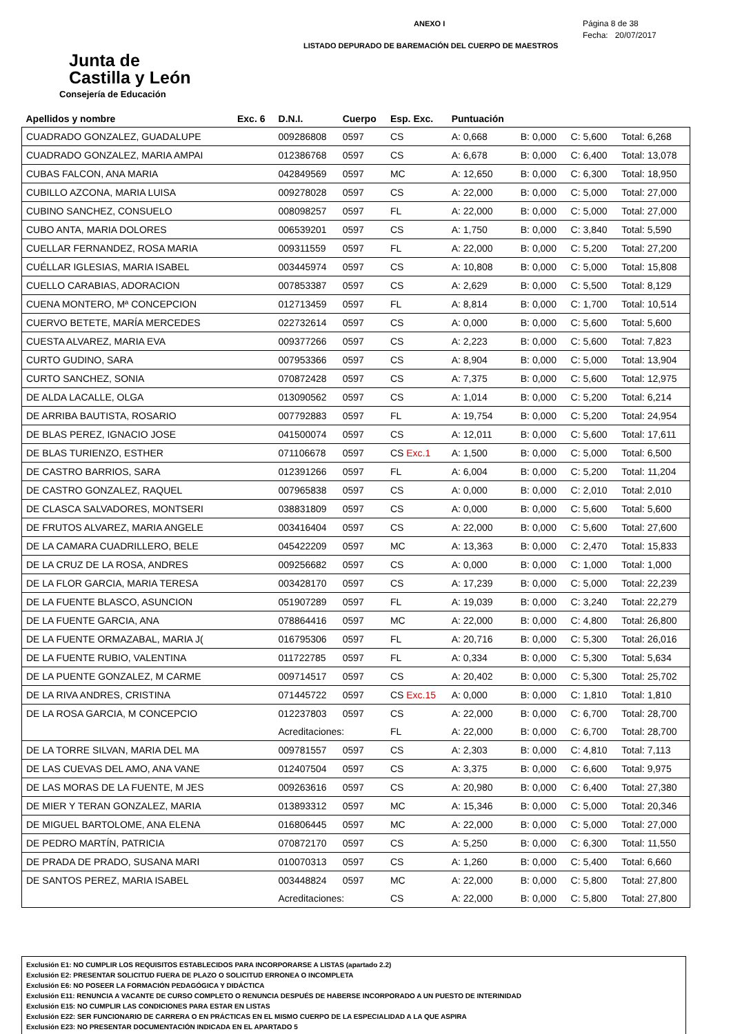Junta de
Castilla y León
Consejería de Educación
ANEXO I
LISTADO DEPURADO DE BAREMACIÓN DEL CUERPO DE MAESTROS
Página 8 de 38
Fecha: 20/07/2017
| Apellidos y nombre | Exc. 6 | D.N.I. | Cuerpo | Esp. Exc. | Puntuación | | | |
| --- | --- | --- | --- | --- | --- | --- | --- | --- |
| CUADRADO GONZALEZ, GUADALUPE | | 009286808 | 0597 | CS | A: 0,668 | B: 0,000 | C: 5,600 | Total: 6,268 |
| CUADRADO GONZALEZ, MARIA AMPAI | | 012386768 | 0597 | CS | A: 6,678 | B: 0,000 | C: 6,400 | Total: 13,078 |
| CUBAS FALCON, ANA MARIA | | 042849569 | 0597 | MC | A: 12,650 | B: 0,000 | C: 6,300 | Total: 18,950 |
| CUBILLO AZCONA, MARIA LUISA | | 009278028 | 0597 | CS | A: 22,000 | B: 0,000 | C: 5,000 | Total: 27,000 |
| CUBINO SANCHEZ, CONSUELO | | 008098257 | 0597 | FL | A: 22,000 | B: 0,000 | C: 5,000 | Total: 27,000 |
| CUBO ANTA, MARIA DOLORES | | 006539201 | 0597 | CS | A: 1,750 | B: 0,000 | C: 3,840 | Total: 5,590 |
| CUELLAR FERNANDEZ, ROSA MARIA | | 009311559 | 0597 | FL | A: 22,000 | B: 0,000 | C: 5,200 | Total: 27,200 |
| CUÉLLAR IGLESIAS, MARIA ISABEL | | 003445974 | 0597 | CS | A: 10,808 | B: 0,000 | C: 5,000 | Total: 15,808 |
| CUELLO CARABIAS, ADORACION | | 007853387 | 0597 | CS | A: 2,629 | B: 0,000 | C: 5,500 | Total: 8,129 |
| CUENA MONTERO, Mª CONCEPCION | | 012713459 | 0597 | FL | A: 8,814 | B: 0,000 | C: 1,700 | Total: 10,514 |
| CUERVO BETETE, MARÍA MERCEDES | | 022732614 | 0597 | CS | A: 0,000 | B: 0,000 | C: 5,600 | Total: 5,600 |
| CUESTA ALVAREZ, MARIA EVA | | 009377266 | 0597 | CS | A: 2,223 | B: 0,000 | C: 5,600 | Total: 7,823 |
| CURTO GUDINO, SARA | | 007953366 | 0597 | CS | A: 8,904 | B: 0,000 | C: 5,000 | Total: 13,904 |
| CURTO SANCHEZ, SONIA | | 070872428 | 0597 | CS | A: 7,375 | B: 0,000 | C: 5,600 | Total: 12,975 |
| DE ALDA LACALLE, OLGA | | 013090562 | 0597 | CS | A: 1,014 | B: 0,000 | C: 5,200 | Total: 6,214 |
| DE ARRIBA BAUTISTA, ROSARIO | | 007792883 | 0597 | FL | A: 19,754 | B: 0,000 | C: 5,200 | Total: 24,954 |
| DE BLAS PEREZ, IGNACIO JOSE | | 041500074 | 0597 | CS | A: 12,011 | B: 0,000 | C: 5,600 | Total: 17,611 |
| DE BLAS TURIENZO, ESTHER | | 071106678 | 0597 | CS Exc.1 | A: 1,500 | B: 0,000 | C: 5,000 | Total: 6,500 |
| DE CASTRO BARRIOS, SARA | | 012391266 | 0597 | FL | A: 6,004 | B: 0,000 | C: 5,200 | Total: 11,204 |
| DE CASTRO GONZALEZ, RAQUEL | | 007965838 | 0597 | CS | A: 0,000 | B: 0,000 | C: 2,010 | Total: 2,010 |
| DE CLASCA SALVADORES, MONTSERI | | 038831809 | 0597 | CS | A: 0,000 | B: 0,000 | C: 5,600 | Total: 5,600 |
| DE FRUTOS ALVAREZ, MARIA ANGELE | | 003416404 | 0597 | CS | A: 22,000 | B: 0,000 | C: 5,600 | Total: 27,600 |
| DE LA CAMARA CUADRILLERO, BELE | | 045422209 | 0597 | MC | A: 13,363 | B: 0,000 | C: 2,470 | Total: 15,833 |
| DE LA CRUZ DE LA ROSA, ANDRES | | 009256682 | 0597 | CS | A: 0,000 | B: 0,000 | C: 1,000 | Total: 1,000 |
| DE LA FLOR GARCIA, MARIA TERESA | | 003428170 | 0597 | CS | A: 17,239 | B: 0,000 | C: 5,000 | Total: 22,239 |
| DE LA FUENTE BLASCO, ASUNCION | | 051907289 | 0597 | FL | A: 19,039 | B: 0,000 | C: 3,240 | Total: 22,279 |
| DE LA FUENTE GARCIA, ANA | | 078864416 | 0597 | MC | A: 22,000 | B: 0,000 | C: 4,800 | Total: 26,800 |
| DE LA FUENTE ORMAZABAL, MARIA J( | | 016795306 | 0597 | FL | A: 20,716 | B: 0,000 | C: 5,300 | Total: 26,016 |
| DE LA FUENTE RUBIO, VALENTINA | | 011722785 | 0597 | FL | A: 0,334 | B: 0,000 | C: 5,300 | Total: 5,634 |
| DE LA PUENTE GONZALEZ, M CARME | | 009714517 | 0597 | CS | A: 20,402 | B: 0,000 | C: 5,300 | Total: 25,702 |
| DE LA RIVA ANDRES, CRISTINA | | 071445722 | 0597 | CS Exc.15 | A: 0,000 | B: 0,000 | C: 1,810 | Total: 1,810 |
| DE LA ROSA GARCIA, M CONCEPCIO | | 012237803 | 0597 | CS | A: 22,000 | B: 0,000 | C: 6,700 | Total: 28,700 |
| | | Acreditaciones: | | FL | A: 22,000 | B: 0,000 | C: 6,700 | Total: 28,700 |
| DE LA TORRE SILVAN, MARIA DEL MA | | 009781557 | 0597 | CS | A: 2,303 | B: 0,000 | C: 4,810 | Total: 7,113 |
| DE LAS CUEVAS DEL AMO, ANA VANE | | 012407504 | 0597 | CS | A: 3,375 | B: 0,000 | C: 6,600 | Total: 9,975 |
| DE LAS MORAS DE LA FUENTE, M JES | | 009263616 | 0597 | CS | A: 20,980 | B: 0,000 | C: 6,400 | Total: 27,380 |
| DE MIER Y TERAN GONZALEZ, MARIA | | 013893312 | 0597 | MC | A: 15,346 | B: 0,000 | C: 5,000 | Total: 20,346 |
| DE MIGUEL BARTOLOME, ANA ELENA | | 016806445 | 0597 | MC | A: 22,000 | B: 0,000 | C: 5,000 | Total: 27,000 |
| DE PEDRO MARTÍN, PATRICIA | | 070872170 | 0597 | CS | A: 5,250 | B: 0,000 | C: 6,300 | Total: 11,550 |
| DE PRADA DE PRADO, SUSANA MARI | | 010070313 | 0597 | CS | A: 1,260 | B: 0,000 | C: 5,400 | Total: 6,660 |
| DE SANTOS PEREZ, MARIA ISABEL | | 003448824 | 0597 | MC | A: 22,000 | B: 0,000 | C: 5,800 | Total: 27,800 |
| | | Acreditaciones: | | CS | A: 22,000 | B: 0,000 | C: 5,800 | Total: 27,800 |
Exclusión E1: NO CUMPLIR LOS REQUISITOS ESTABLECIDOS PARA INCORPORARSE A LISTAS (apartado 2.2)
Exclusión E2: PRESENTAR SOLICITUD FUERA DE PLAZO O SOLICITUD ERRONEA O INCOMPLETA
Exclusión E6: NO POSEER LA FORMACIÓN PEDAGÓGICA Y DIDÁCTICA
Exclusión E11: RENUNCIA A VACANTE DE CURSO COMPLETO O RENUNCIA DESPUÉS DE HABERSE INCORPORADO A UN PUESTO DE INTERINIDAD
Exclusión E15: NO CUMPLIR LAS CONDICIONES PARA ESTAR EN LISTAS
Exclusión E22: SER FUNCIONARIO DE CARRERA O EN PRÁCTICAS EN EL MISMO CUERPO DE LA ESPECIALIDAD A LA QUE ASPIRA
Exclusión E23: NO PRESENTAR DOCUMENTACIÓN INDICADA EN EL APARTADO 5